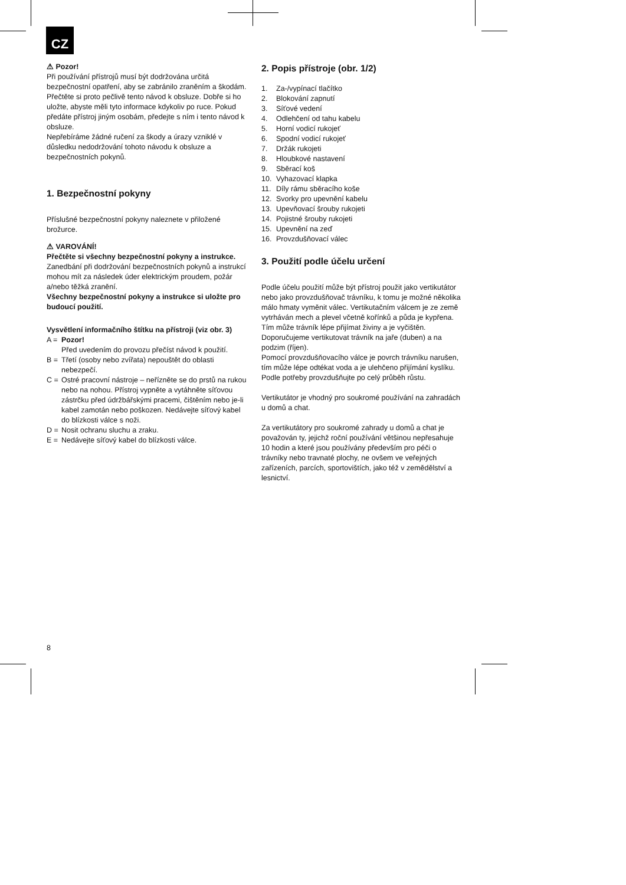CZ
⚠ Pozor!
Při používání přístrojů musí být dodržována určitá bezpečnostní opatření, aby se zabránilo zraněním a škodám. Přečtěte si proto pečlivě tento návod k obsluze. Dobře si ho uložte, abyste měli tyto informace kdykoliv po ruce. Pokud předáte přístroj jiným osobám, předejte s ním i tento návod k obsluze.
Nepřebíráme žádné ručení za škody a úrazy vzniklé v důsledku nedodržování tohoto návodu k obsluze a bezpečnostních pokynů.
1. Bezpečnostní pokyny
Příslušné bezpečnostní pokyny naleznete v přiložené brožurce.
⚠ VAROVÁNÍ!
Přečtěte si všechny bezpečnostní pokyny a instrukce.
Zanedbání při dodržování bezpečnostních pokynů a instrukcí mohou mít za následek úder elektrickým proudem, požár a/nebo těžká zranění.
Všechny bezpečnostní pokyny a instrukce si uložte pro budoucí použití.
Vysvětlení informačního štítku na přístroji (viz obr. 3)
A = Pozor!
Před uvedením do provozu přečíst návod k použití.
B = Třetí (osoby nebo zvířata) nepouštět do oblasti nebezpečí.
C = Ostré pracovní nástroje – neřízněte se do prstů na rukou nebo na nohou. Přístroj vypněte a vytáhněte síťovou zástrčku před údržbářskými pracemi, čištěním nebo je-li kabel zamotán nebo poškozen. Nedávejte síťový kabel do blízkosti válce s noži.
D = Nosit ochranu sluchu a zraku.
E = Nedávejte síťový kabel do blízkosti válce.
2. Popis přístroje (obr. 1/2)
1. Za-/vypínací tlačítko
2. Blokování zapnutí
3. Síťové vedení
4. Odlehčení od tahu kabelu
5. Horní vodicí rukojeť
6. Spodní vodicí rukojeť
7. Držák rukojeti
8. Hloubkové nastavení
9. Sběrací koš
10. Vyhazovací klapka
11. Díly rámu sběracího koše
12. Svorky pro upevnění kabelu
13. Upevňovací šrouby rukojeti
14. Pojistné šrouby rukojeti
15. Upevnění na zeď
16. Provzdušňovací válec
3. Použití podle účelu určení
Podle účelu použití může být přístroj použit jako vertikutátor nebo jako provzdušňovač trávníku, k tomu je možné několika málo hmaty vyměnit válec. Vertikutačním válcem je ze země vytrháván mech a plevel včetně kořínků a půda je kypřena. Tím může trávník lépe přijímat živiny a je vyčištěn. Doporučujeme vertikutovat trávník na jaře (duben) a na podzim (říjen).
Pomocí provzdušňovacího válce je povrch trávníku narušen, tím může lépe odtékat voda a je ulehčeno přijímání kyslíku. Podle potřeby provzdušňujte po celý průběh růstu.
Vertikutátor je vhodný pro soukromé používání na zahradách u domů a chat.
Za vertikutátory pro soukromé zahrady u domů a chat je považován ty, jejichž roční používání většinou nepřesahuje 10 hodin a které jsou používány především pro péči o trávníky nebo travnaté plochy, ne ovšem ve veřejných zařízeních, parcích, sportovištích, jako též v zemědělství a lesnictví.
8